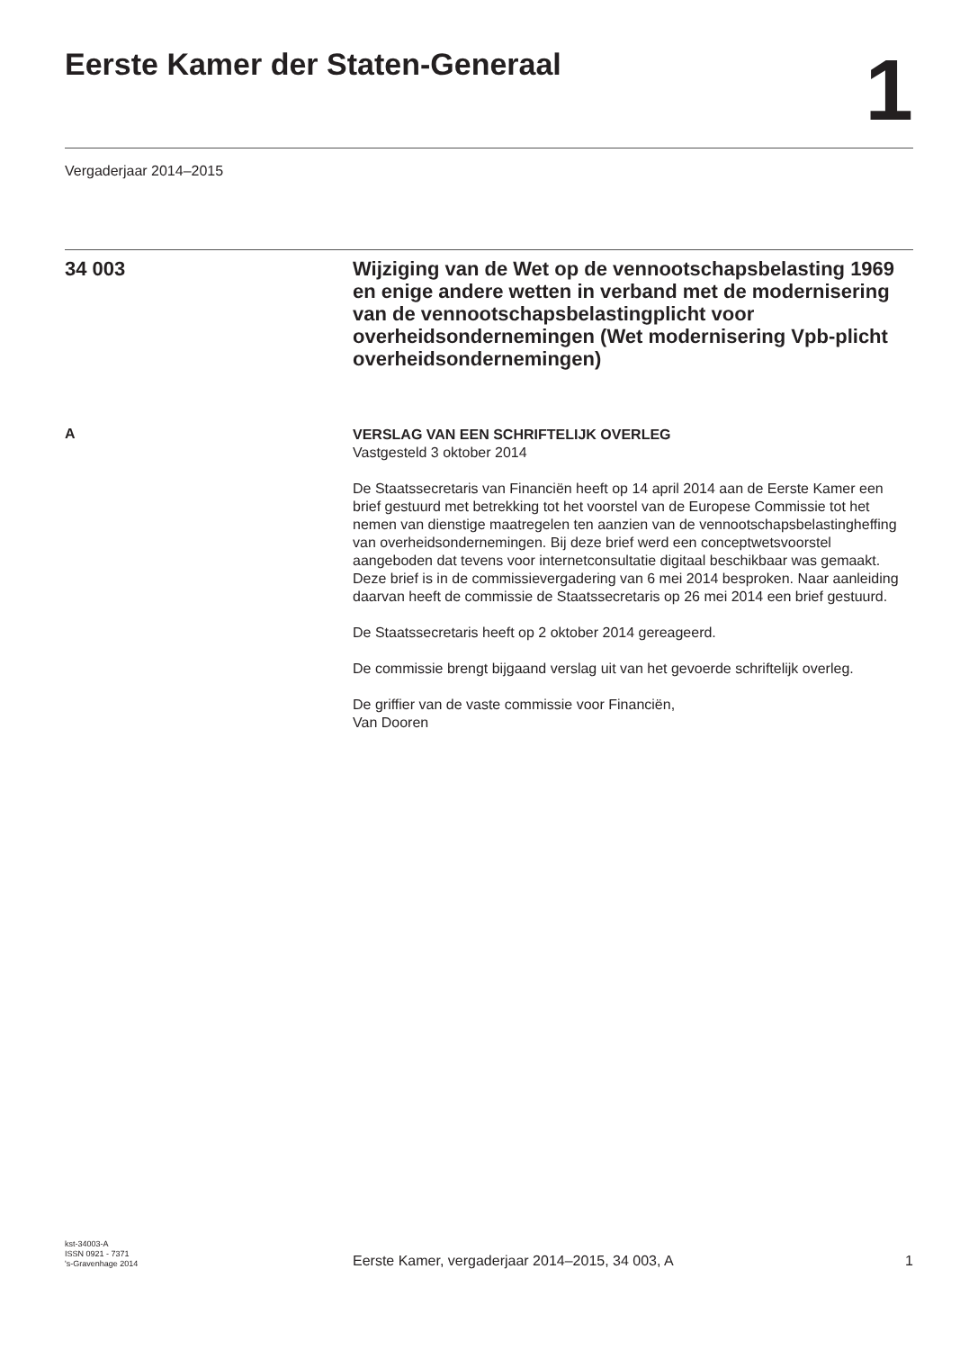Eerste Kamer der Staten-Generaal
1
Vergaderjaar 2014–2015
34 003
Wijziging van de Wet op de vennootschapsbelasting 1969 en enige andere wetten in verband met de modernisering van de vennootschapsbelastingplicht voor overheidsondernemingen (Wet modernisering Vpb-plicht overheidsondernemingen)
A
VERSLAG VAN EEN SCHRIFTELIJK OVERLEG
Vastgesteld 3 oktober 2014
De Staatssecretaris van Financiën heeft op 14 april 2014 aan de Eerste Kamer een brief gestuurd met betrekking tot het voorstel van de Europese Commissie tot het nemen van dienstige maatregelen ten aanzien van de vennootschapsbelastingheffing van overheidsondernemingen. Bij deze brief werd een conceptwetsvoorstel aangeboden dat tevens voor internetconsultatie digitaal beschikbaar was gemaakt.
Deze brief is in de commissievergadering van 6 mei 2014 besproken. Naar aanleiding daarvan heeft de commissie de Staatssecretaris op 26 mei 2014 een brief gestuurd.
De Staatssecretaris heeft op 2 oktober 2014 gereageerd.
De commissie brengt bijgaand verslag uit van het gevoerde schriftelijk overleg.
De griffier van de vaste commissie voor Financiën,
Van Dooren
kst-34003-A
ISSN 0921 - 7371
's-Gravenhage 2014
Eerste Kamer, vergaderjaar 2014–2015, 34 003, A
1